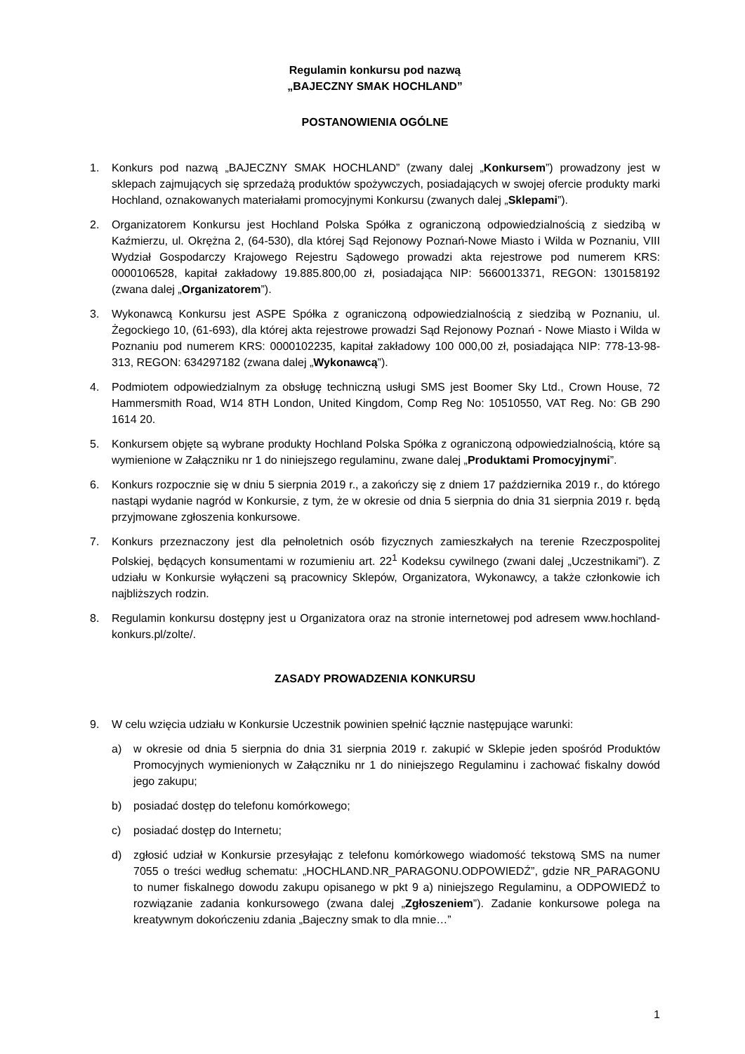Regulamin konkursu pod nazwą
„BAJECZNY SMAK HOCHLAND”
POSTANOWIENIA OGÓLNE
1. Konkurs pod nazwą „BAJECZNY SMAK HOCHLAND” (zwany dalej „Konkursem”) prowadzony jest w sklepach zajmujących się sprzedażą produktów spożywczych, posiadających w swojej ofercie produkty marki Hochland, oznakowanych materiałami promocyjnymi Konkursu (zwanych dalej „Sklepami”).
2. Organizatorem Konkursu jest Hochland Polska Spółka z ograniczoną odpowiedzialnością z siedzibą w Kaźmierzu, ul. Okrężna 2, (64-530), dla której Sąd Rejonowy Poznań-Nowe Miasto i Wilda w Poznaniu, VIII Wydział Gospodarczy Krajowego Rejestru Sądowego prowadzi akta rejestrowe pod numerem KRS: 0000106528, kapitał zakładowy 19.885.800,00 zł, posiadająca NIP: 5660013371, REGON: 130158192 (zwana dalej „Organizatorem”).
3. Wykonawcą Konkursu jest ASPE Spółka z ograniczoną odpowiedzialnością z siedzibą w Poznaniu, ul. Żegockiego 10, (61-693), dla której akta rejestrowe prowadzi Sąd Rejonowy Poznań - Nowe Miasto i Wilda w Poznaniu pod numerem KRS: 0000102235, kapitał zakładowy 100 000,00 zł, posiadająca NIP: 778-13-98-313, REGON: 634297182 (zwana dalej „Wykonawcą”).
4. Podmiotem odpowiedzialnym za obsługę techniczną usługi SMS jest Boomer Sky Ltd., Crown House, 72 Hammersmith Road, W14 8TH London, United Kingdom, Comp Reg No: 10510550, VAT Reg. No: GB 290 1614 20.
5. Konkursem objęte są wybrane produkty Hochland Polska Spółka z ograniczoną odpowiedzialnością, które są wymienione w Załączniku nr 1 do niniejszego regulaminu, zwane dalej „Produktami Promocyjnymi”.
6. Konkurs rozpocznie się w dniu 5 sierpnia 2019 r., a zakończy się z dniem 17 października 2019 r., do którego nastąpi wydanie nagród w Konkursie, z tym, że w okresie od dnia 5 sierpnia do dnia 31 sierpnia 2019 r. będą przyjmowane zgłoszenia konkursowe.
7. Konkurs przeznaczony jest dla pełnoletnich osób fizycznych zamieszkałych na terenie Rzeczpospolitej Polskiej, będących konsumentami w rozumieniu art. 22<sup>1</sup> Kodeksu cywilnego (zwani dalej „Uczestnikami”). Z udziału w Konkursie wyłączeni są pracownicy Sklepów, Organizatora, Wykonawcy, a także członkowie ich najbliższych rodzin.
8. Regulamin konkursu dostępny jest u Organizatora oraz na stronie internetowej pod adresem www.hochland-konkurs.pl/zolte/.
ZASADY PROWADZENIA KONKURSU
9. W celu wzięcia udziału w Konkursie Uczestnik powinien spełnić łącznie następujące warunki:
a) w okresie od dnia 5 sierpnia do dnia 31 sierpnia 2019 r. zakupić w Sklepie jeden spośród Produktów Promocyjnych wymienionych w Załączniku nr 1 do niniejszego Regulaminu i zachować fiskalny dowód jego zakupu;
b) posiadać dostęp do telefonu komórkowego;
c) posiadać dostęp do Internetu;
d) zgłosić udział w Konkursie przesyłając z telefonu komórkowego wiadomość tekstową SMS na numer 7055 o treści według schematu: „HOCHLAND.NR_PARAGONU.ODPOWIEDŹ”, gdzie NR_PARAGONU to numer fiskalnego dowodu zakupu opisanego w pkt 9 a) niniejszego Regulaminu, a ODPOWIEDŹ to rozwiązanie zadania konkursowego (zwana dalej „Zgłoszeniem”). Zadanie konkursowe polega na kreatywnym dokończeniu zdania „Bajeczny smak to dla mnie…”
1